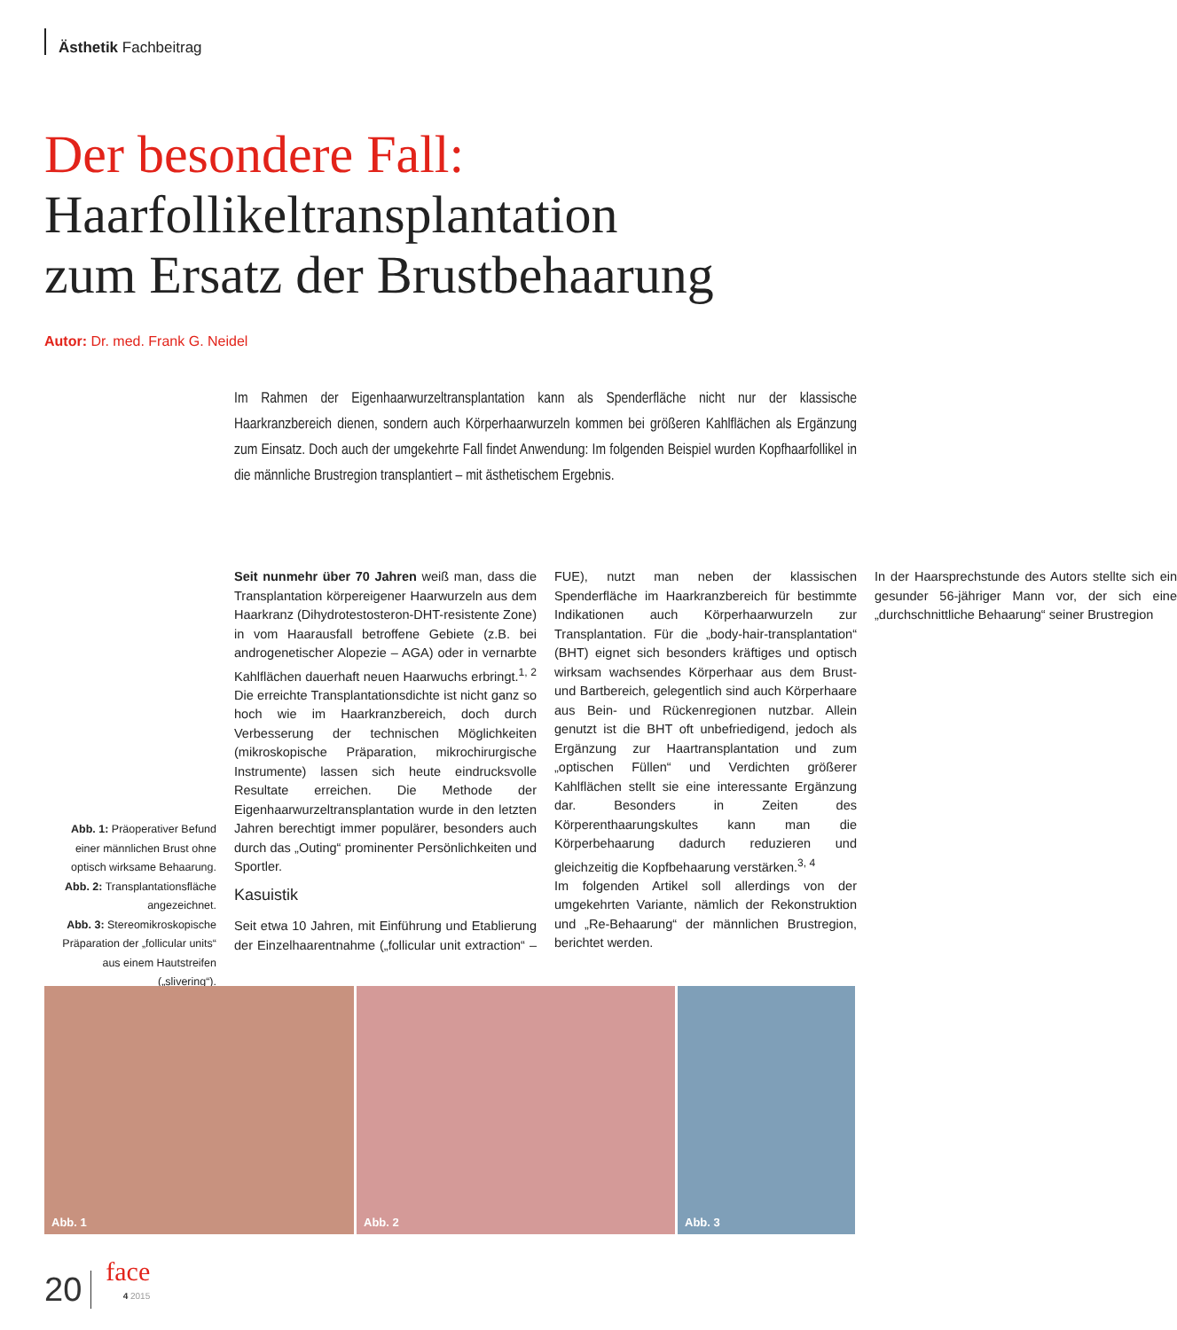Ästhetik Fachbeitrag
Der besondere Fall:
Haarfollikeltransplantation
zum Ersatz der Brustbehaarung
Autor: Dr. med. Frank G. Neidel
Im Rahmen der Eigenhaarwurzeltransplantation kann als Spenderfläche nicht nur der klassische Haarkranzbereich dienen, sondern auch Körperhaarwurzeln kommen bei größeren Kahlflächen als Ergänzung zum Einsatz. Doch auch der umgekehrte Fall findet Anwendung: Im folgenden Beispiel wurden Kopfhaarfollikel in die männliche Brustregion transplantiert – mit ästhetischem Ergebnis.
Seit nunmehr über 70 Jahren weiß man, dass die Transplantation körpereigener Haarwurzeln aus dem Haarkranz (Dihydrotestosteron-DHT-resistente Zone) in vom Haarausfall betroffene Gebiete (z.B. bei androgenetischer Alopezie – AGA) oder in vernarbte Kahlflächen dauerhaft neuen Haarwuchs erbringt.<sup>1, 2</sup> Die erreichte Transplantationsdichte ist nicht ganz so hoch wie im Haarkranzbereich, doch durch Verbesserung der technischen Möglichkeiten (mikroskopische Präparation, mikrochirurgische Instrumente) lassen sich heute eindrucksvolle Resultate erreichen. Die Methode der Eigenhaarwurzeltransplantation wurde in den letzten Jahren berechtigt immer populärer, besonders auch durch das „Outing“ prominenter Persönlichkeiten und Sportler.
Kasuistik
Seit etwa 10 Jahren, mit Einführung und Etablierung der Einzelhaarentnahme („follicular unit extraction“ – FUE), nutzt man neben der klassischen Spenderfläche im Haarkranzbereich für bestimmte Indikationen auch Körperhaarwurzeln zur Transplantation. Für die „body-hair-transplantation“ (BHT) eignet sich besonders kräftiges und optisch wirksam wachsendes Körperhaar aus dem Brust- und Bartbereich, gelegentlich sind auch Körperhaare aus Bein- und Rückenregionen nutzbar. Allein genutzt ist die BHT oft unbefriedigend, jedoch als Ergänzung zur Haartransplantation und zum „optischen Füllen“ und Verdichten größerer Kahlflächen stellt sie eine interessante Ergänzung dar. Besonders in Zeiten des Körperenthaarungskultes kann man die Körperbehaarung dadurch reduzieren und gleichzeitig die Kopfbehaarung verstärken.<sup>3, 4</sup>
Im folgenden Artikel soll allerdings von der umgekehrten Variante, nämlich der Rekonstruktion und „Re-Behaarung“ der männlichen Brustregion, berichtet werden.
In der Haarsprechstunde des Autors stellte sich ein gesunder 56-jähriger Mann vor, der sich eine „durchschnittliche Behaarung“ seiner Brustregion
Abb. 1: Präoperativer Befund einer männlichen Brust ohne optisch wirksame Behaarung.
Abb. 2: Transplantationsfläche angezeichnet.
Abb. 3: Stereomikroskopische Präparation der „follicular units“ aus einem Hautstreifen („slivering“).
Abb. 1
Abb. 2
Abb. 3
20
face
4 2015